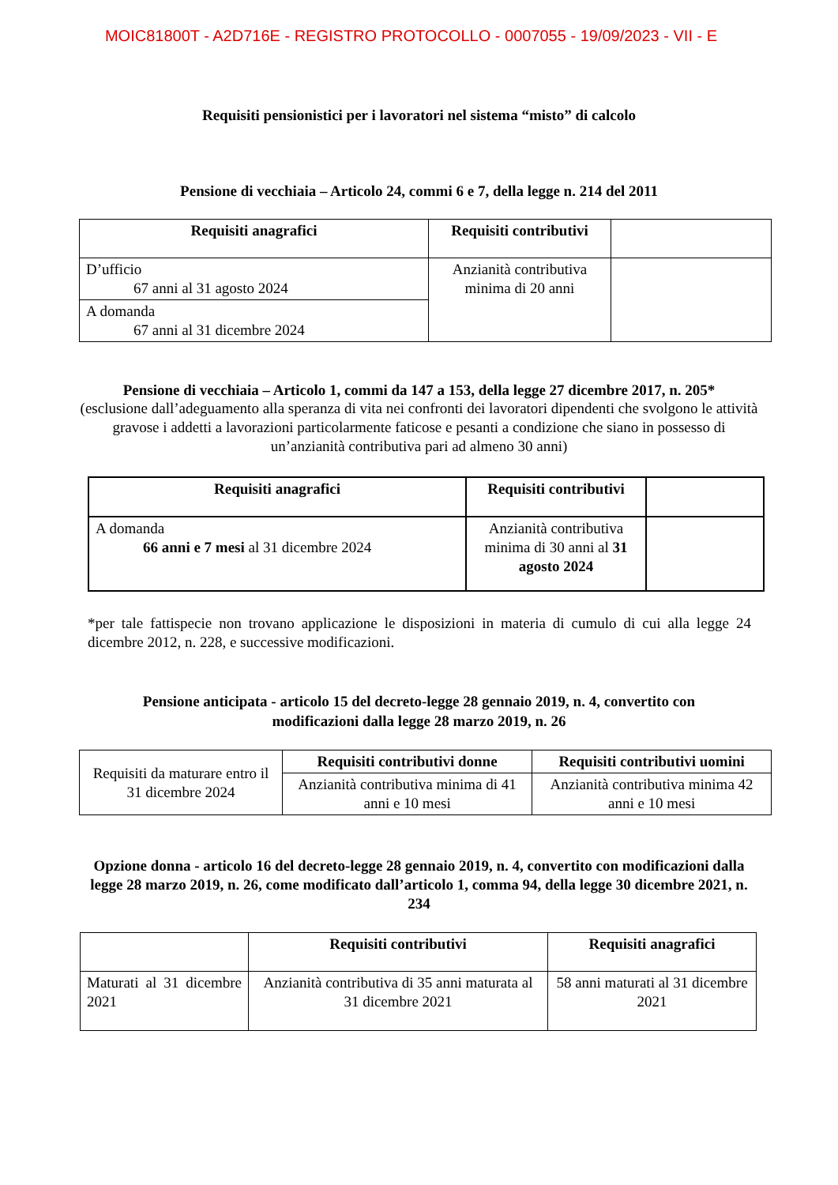MOIC81800T - A2D716E - REGISTRO PROTOCOLLO - 0007055 - 19/09/2023 - VII - E
Requisiti pensionistici per i lavoratori nel sistema “misto” di calcolo
Pensione di vecchiaia – Articolo 24, commi 6 e 7, della legge n. 214 del 2011
| Requisiti anagrafici | Requisiti contributivi | |
| --- | --- | --- |
| D’ufficio 67 anni al 31 agosto 2024 | Anzianità contributiva minima di 20 anni | |
| A domanda 67 anni al 31 dicembre 2024 | | |
Pensione di vecchiaia – Articolo 1, commi da 147 a 153, della legge 27 dicembre 2017, n. 205*
(esclusione dall’adeguamento alla speranza di vita nei confronti dei lavoratori dipendenti che svolgono le attività gravose i addetti a lavorazioni particolarmente faticose e pesanti a condizione che siano in possesso di un’anzianità contributiva pari ad almeno 30 anni)
| Requisiti anagrafici | Requisiti contributivi | |
| --- | --- | --- |
| A domanda 66 anni e 7 mesi al 31 dicembre 2024 | Anzianità contributiva minima di 30 anni al 31 agosto 2024 | |
*per tale fattispecie non trovano applicazione le disposizioni in materia di cumulo di cui alla legge 24 dicembre 2012, n. 228, e successive modificazioni.
Pensione anticipata - articolo 15 del decreto-legge 28 gennaio 2019, n. 4, convertito con modificazioni dalla legge 28 marzo 2019, n. 26
| Requisiti da maturare entro il 31 dicembre 2024 | Requisiti contributivi donne | Requisiti contributivi uomini |
| | Anzianità contributiva minima di 41 anni e 10 mesi | Anzianità contributiva minima 42 anni e 10 mesi |
Opzione donna - articolo 16 del decreto-legge 28 gennaio 2019, n. 4, convertito con modificazioni dalla legge 28 marzo 2019, n. 26, come modificato dall’articolo 1, comma 94, della legge 30 dicembre 2021, n. 234
| | Requisiti contributivi | Requisiti anagrafici |
| --- | --- | --- |
| Maturati al 31 dicembre 2021 | Anzianità contributiva di 35 anni maturata al 31 dicembre 2021 | 58 anni maturati al 31 dicembre 2021 |